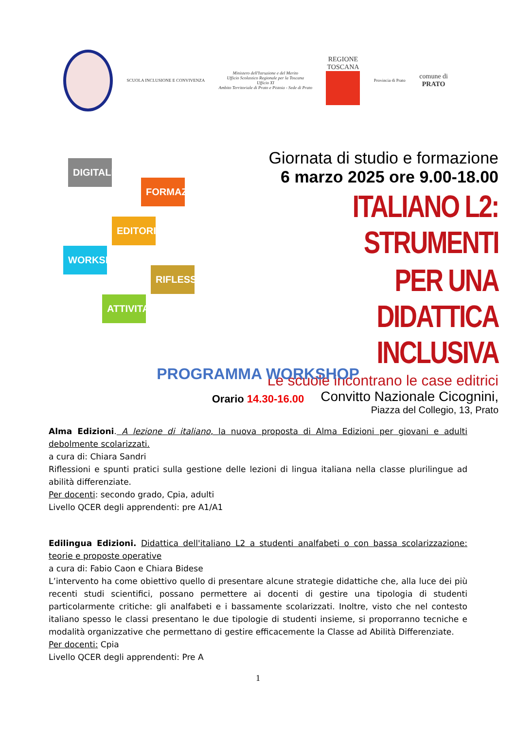SCUOLA INCLUSIONE E CONVIVENZA
Ministero dell'Istruzione e del Merito
Ufficio Scolastico Regionale per la Toscana
Ufficio XI
Ambito Territoriale di Prato e Pistoia - Sede di Prato
REGIONE
TOSCANA
Provincia di Prato
comune di
PRATO
DIGITALE
FORMAZIONE
EDITORIA
WORKSHOP
RIFLESSIONI
ATTIVITA'
Giornata di studio e formazione
6 marzo 2025 ore 9.00-18.00
ITALIANO L2: STRUMENTI
PER UNA DIDATTICA INCLUSIVA
Le scuole incontrano le case editrici
Convitto Nazionale Cicognini,
Piazza del Collegio, 13, Prato
PROGRAMMA WORKSHOP
Orario 14.30-16.00
Alma Edizioni. A lezione di italiano, la nuova proposta di Alma Edizioni per giovani e adulti debolmente scolarizzati.
a cura di: Chiara Sandri
Riflessioni e spunti pratici sulla gestione delle lezioni di lingua italiana nella classe plurilingue ad abilità differenziate.
Per docenti: secondo grado, Cpia, adulti
Livello QCER degli apprendenti: pre A1/A1
Edilingua Edizioni. Didattica dell'italiano L2 a studenti analfabeti o con bassa scolarizzazione: teorie e proposte operative
a cura di: Fabio Caon e Chiara Bidese
L’intervento ha come obiettivo quello di presentare alcune strategie didattiche che, alla luce dei più recenti studi scientifici, possano permettere ai docenti di gestire una tipologia di studenti particolarmente critiche: gli analfabeti e i bassamente scolarizzati. Inoltre, visto che nel contesto italiano spesso le classi presentano le due tipologie di studenti insieme, si proporranno tecniche e modalità organizzative che permettano di gestire efficacemente la Classe ad Abilità Differenziate.
Per docenti: Cpia
Livello QCER degli apprendenti: Pre A
1